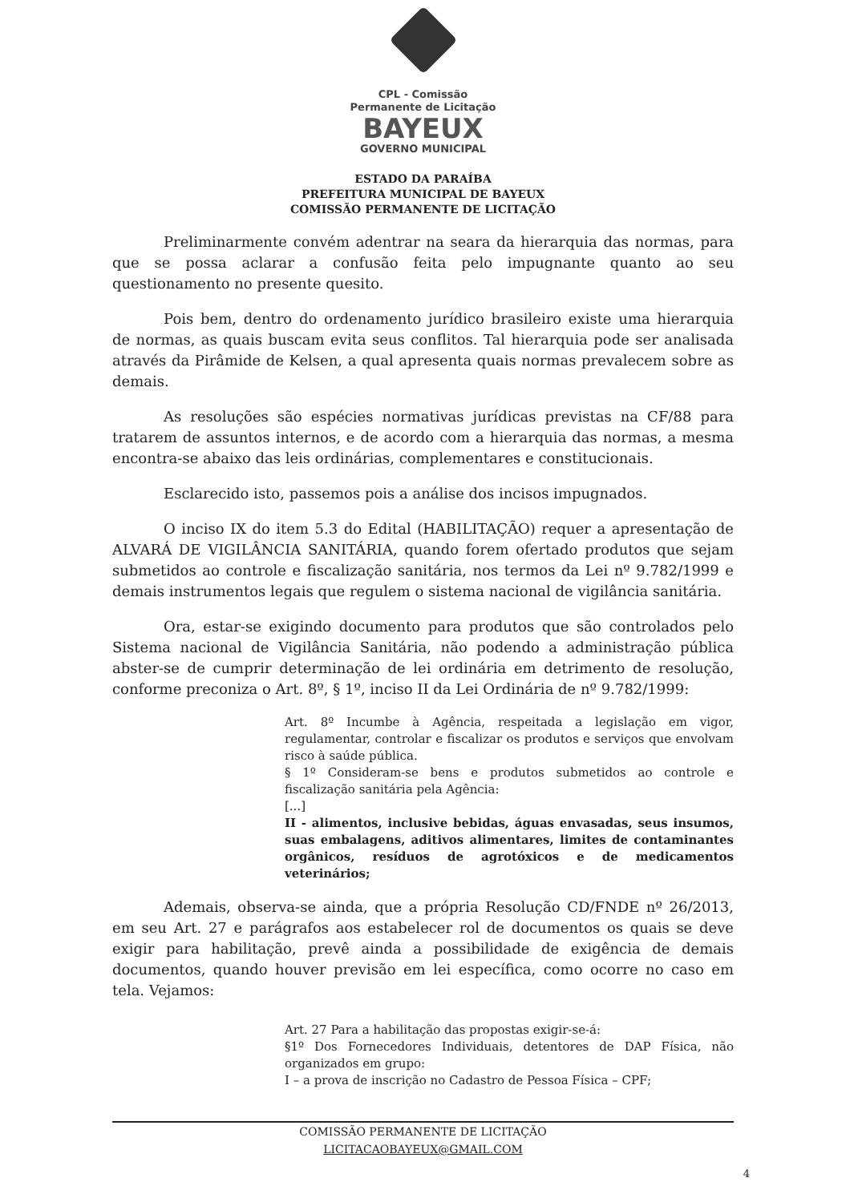CPL - Comissão
Permanente de Licitação
BAYEUX
GOVERNO MUNICIPAL
ESTADO DA PARAÍBA
PREFEITURA MUNICIPAL DE BAYEUX
COMISSÃO PERMANENTE DE LICITAÇÃO
Preliminarmente convém adentrar na seara da hierarquia das normas, para que se possa aclarar a confusão feita pelo impugnante quanto ao seu questionamento no presente quesito.
Pois bem, dentro do ordenamento jurídico brasileiro existe uma hierarquia de normas, as quais buscam evita seus conflitos. Tal hierarquia pode ser analisada através da Pirâmide de Kelsen, a qual apresenta quais normas prevalecem sobre as demais.
As resoluções são espécies normativas jurídicas previstas na CF/88 para tratarem de assuntos internos, e de acordo com a hierarquia das normas, a mesma encontra-se abaixo das leis ordinárias, complementares e constitucionais.
Esclarecido isto, passemos pois a análise dos incisos impugnados.
O inciso IX do item 5.3 do Edital (HABILITAÇÃO) requer a apresentação de ALVARÁ DE VIGILÂNCIA SANITÁRIA, quando forem ofertado produtos que sejam submetidos ao controle e fiscalização sanitária, nos termos da Lei nº 9.782/1999 e demais instrumentos legais que regulem o sistema nacional de vigilância sanitária.
Ora, estar-se exigindo documento para produtos que são controlados pelo Sistema nacional de Vigilância Sanitária, não podendo a administração pública abster-se de cumprir determinação de lei ordinária em detrimento de resolução, conforme preconiza o Art. 8º, § 1º, inciso II da Lei Ordinária de nº 9.782/1999:
Art. 8º Incumbe à Agência, respeitada a legislação em vigor, regulamentar, controlar e fiscalizar os produtos e serviços que envolvam risco à saúde pública.
§ 1º Consideram-se bens e produtos submetidos ao controle e fiscalização sanitária pela Agência:
[...]
II - alimentos, inclusive bebidas, águas envasadas, seus insumos, suas embalagens, aditivos alimentares, limites de contaminantes orgânicos, resíduos de agrotóxicos e de medicamentos veterinários;
Ademais, observa-se ainda, que a própria Resolução CD/FNDE nº 26/2013, em seu Art. 27 e parágrafos aos estabelecer rol de documentos os quais se deve exigir para habilitação, prevê ainda a possibilidade de exigência de demais documentos, quando houver previsão em lei específica, como ocorre no caso em tela. Vejamos:
Art. 27 Para a habilitação das propostas exigir-se-á:
§1º Dos Fornecedores Individuais, detentores de DAP Física, não organizados em grupo:
I – a prova de inscrição no Cadastro de Pessoa Física – CPF;
COMISSÃO PERMANENTE DE LICITAÇÃO
LICITACAOBAYEUX@GMAIL.COM
4